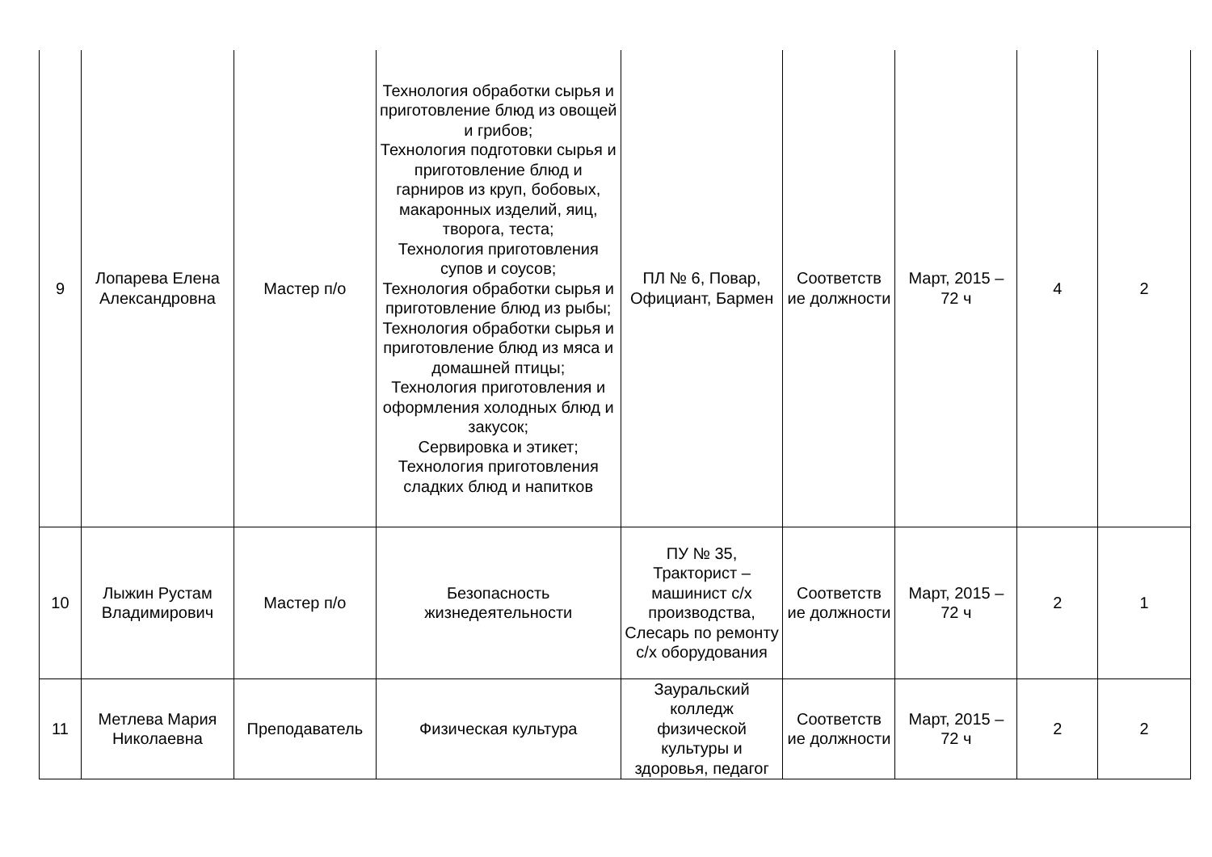| 9 | Лопарева Елена Александровна | Мастер п/о | Технология обработки сырья и приготовление блюд из овощей и грибов; Технология подготовки сырья и приготовление блюд и гарниров из круп, бобовых, макаронных изделий, яиц, творога, теста; Технология приготовления супов и соусов; Технология обработки сырья и приготовление блюд из рыбы; Технология обработки сырья и приготовление блюд из мяса и домашней птицы; Технология приготовления и оформления холодных блюд и закусок; Сервировка и этикет; Технология приготовления сладких блюд и напитков | ПЛ № 6, Повар, Официант, Бармен | Соответств ие должности | Март, 2015 – 72 ч | 4 | 2 |
| 10 | Лыжин Рустам Владимирович | Мастер п/о | Безопасность жизнедеятельности | ПУ № 35, Тракторист – машинист с/х производства, Слесарь по ремонту с/х оборудования | Соответств ие должности | Март, 2015 – 72 ч | 2 | 1 |
| 11 | Метлева Мария Николаевна | Преподаватель | Физическая культура | Зауральский колледж физической культуры и здоровья, педагог | Соответств ие должности | Март, 2015 – 72 ч | 2 | 2 |